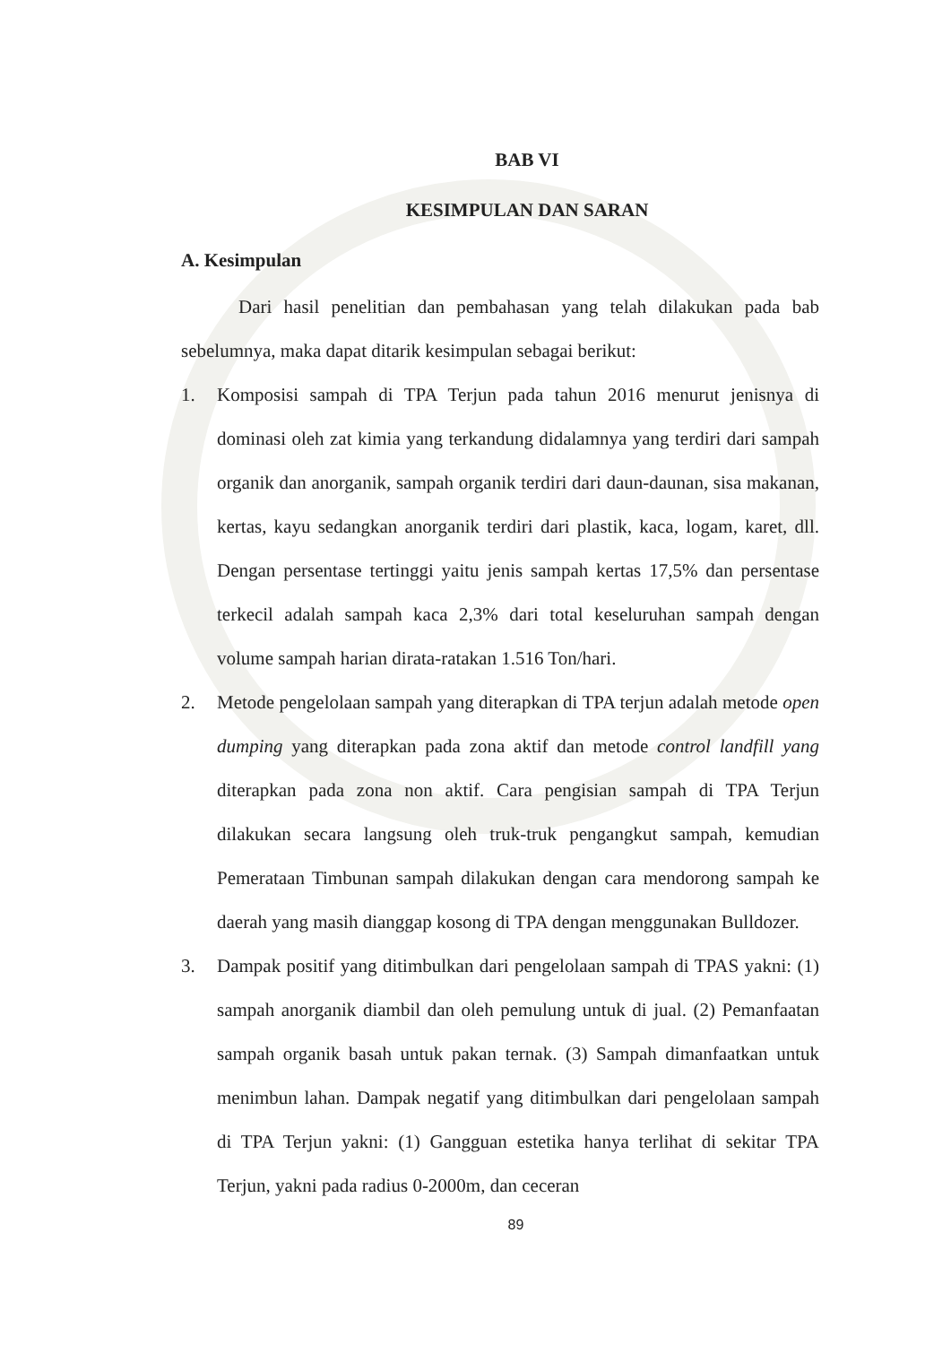BAB VI
KESIMPULAN DAN SARAN
A. Kesimpulan
Dari hasil penelitian dan pembahasan yang telah dilakukan pada bab sebelumnya, maka dapat ditarik kesimpulan sebagai berikut:
1. Komposisi sampah di TPA Terjun pada tahun 2016 menurut jenisnya di dominasi oleh zat kimia yang terkandung didalamnya yang terdiri dari sampah organik dan anorganik, sampah organik terdiri dari daun-daunan, sisa makanan, kertas, kayu sedangkan anorganik terdiri dari plastik, kaca, logam, karet, dll. Dengan persentase tertinggi yaitu jenis sampah kertas 17,5% dan persentase terkecil adalah sampah kaca 2,3% dari total keseluruhan sampah dengan volume sampah harian dirata-ratakan 1.516 Ton/hari.
2. Metode pengelolaan sampah yang diterapkan di TPA terjun adalah metode open dumping yang diterapkan pada zona aktif dan metode control landfill yang diterapkan pada zona non aktif. Cara pengisian sampah di TPA Terjun dilakukan secara langsung oleh truk-truk pengangkut sampah, kemudian Pemerataan Timbunan sampah dilakukan dengan cara mendorong sampah ke daerah yang masih dianggap kosong di TPA dengan menggunakan Bulldozer.
3. Dampak positif yang ditimbulkan dari pengelolaan sampah di TPAS yakni: (1) sampah anorganik diambil dan oleh pemulung untuk di jual. (2) Pemanfaatan sampah organik basah untuk pakan ternak. (3) Sampah dimanfaatkan untuk menimbun lahan. Dampak negatif yang ditimbulkan dari pengelolaan sampah di TPA Terjun yakni: (1) Gangguan estetika hanya terlihat di sekitar TPA Terjun, yakni pada radius 0-2000m, dan ceceran
89